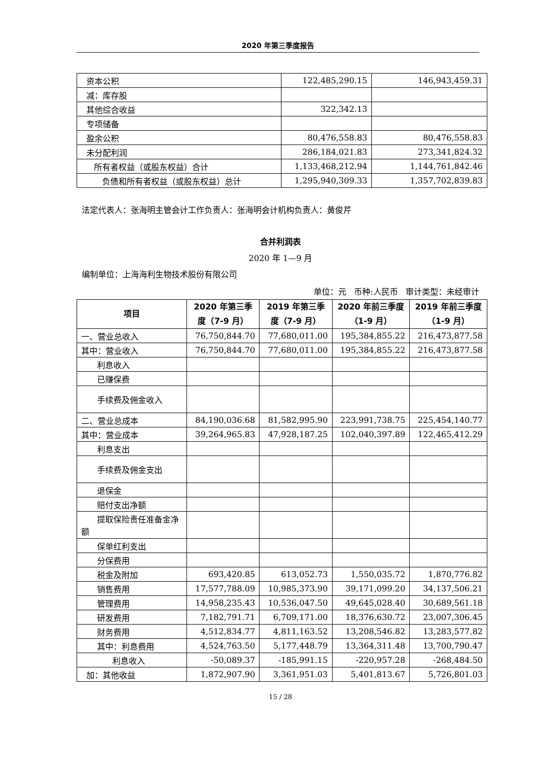2020 年第三季度报告
| 资本公积 | 122,485,290.15 | 146,943,459.31 |
| 减：库存股 | | |
| 其他综合收益 | 322,342.13 | |
| 专项储备 | | |
| 盈余公积 | 80,476,558.83 | 80,476,558.83 |
| 未分配利润 | 286,184,021.83 | 273,341,824.32 |
| 所有者权益（或股东权益）合计 | 1,133,468,212.94 | 1,144,761,842.46 |
| 负债和所有者权益（或股东权益）总计 | 1,295,940,309.33 | 1,357,702,839.83 |
法定代表人：张海明主管会计工作负责人：张海明会计机构负责人：黄俊芹
合并利润表
2020 年 1—9 月
编制单位：上海海利生物技术股份有限公司
单位：元 币种:人民币 审计类型：未经审计
| 项目 | 2020 年第三季度（7-9 月） | 2019 年第三季度（7-9 月） | 2020 年前三季度（1-9 月） | 2019 年前三季度（1-9 月） |
| --- | --- | --- | --- | --- |
| 一、营业总收入 | 76,750,844.70 | 77,680,011.00 | 195,384,855.22 | 216,473,877.58 |
| 其中：营业收入 | 76,750,844.70 | 77,680,011.00 | 195,384,855.22 | 216,473,877.58 |
| 利息收入 | | | | |
| 已赚保费 | | | | |
| 手续费及佣金收入 | | | | |
| 二、营业总成本 | 84,190,036.68 | 81,582,995.90 | 223,991,738.75 | 225,454,140.77 |
| 其中：营业成本 | 39,264,965.83 | 47,928,187.25 | 102,040,397.89 | 122,465,412.29 |
| 利息支出 | | | | |
| 手续费及佣金支出 | | | | |
| 退保金 | | | | |
| 赔付支出净额 | | | | |
| 提取保险责任准备金净额 | | | | |
| 保单红利支出 | | | | |
| 分保费用 | | | | |
| 税金及附加 | 693,420.85 | 613,052.73 | 1,550,035.72 | 1,870,776.82 |
| 销售费用 | 17,577,788.09 | 10,985,373.90 | 39,171,099.20 | 34,137,506.21 |
| 管理费用 | 14,958,235.43 | 10,536,047.50 | 49,645,028.40 | 30,689,561.18 |
| 研发费用 | 7,182,791.71 | 6,709,171.00 | 18,376,630.72 | 23,007,306.45 |
| 财务费用 | 4,512,834.77 | 4,811,163.52 | 13,208,546.82 | 13,283,577.82 |
| 其中：利息费用 | 4,524,763.50 | 5,177,448.79 | 13,364,311.48 | 13,700,790.47 |
| 利息收入 | -50,089.37 | -185,991.15 | -220,957.28 | -268,484.50 |
| 加：其他收益 | 1,872,907.90 | 3,361,951.03 | 5,401,813.67 | 5,726,801.03 |
15 / 28